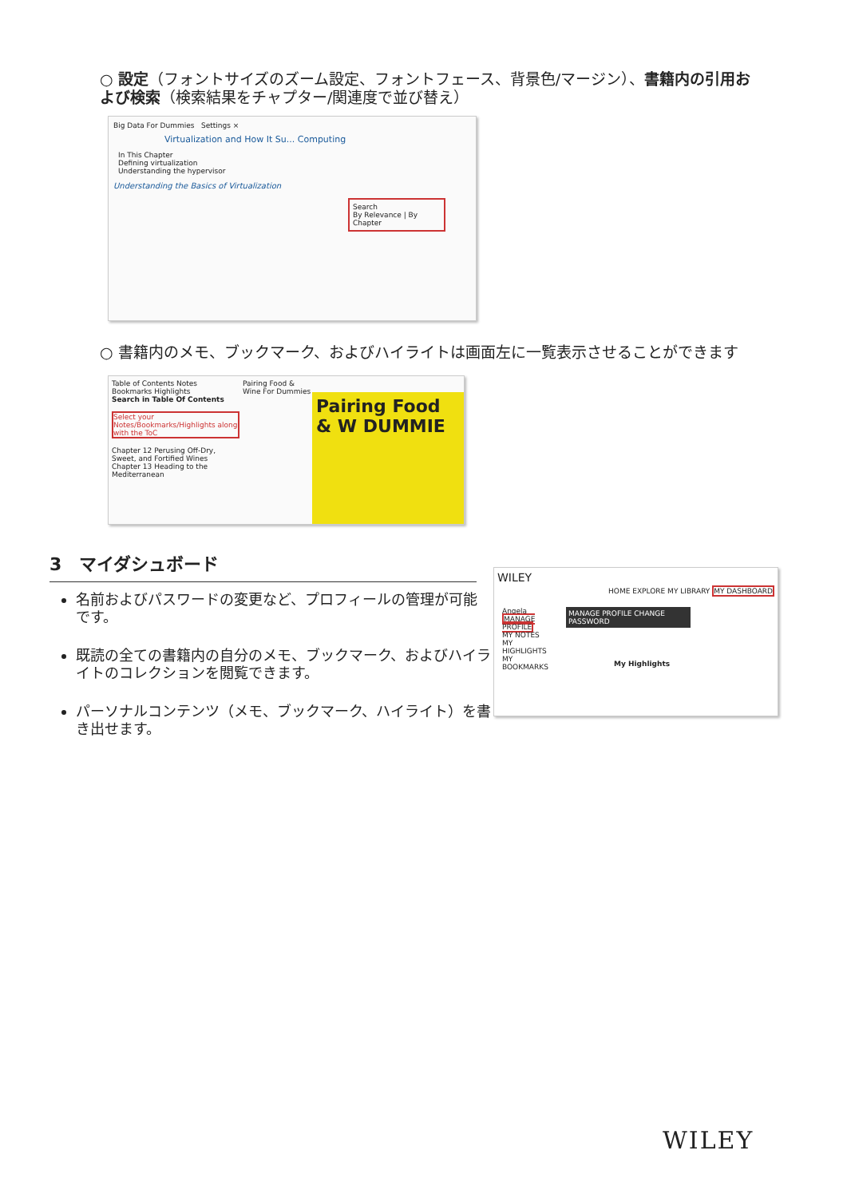○ 設定（フォントサイズのズーム設定、フォントフェース、背景色/マージン）、書籍内の引用および検索（検索結果をチャプター/関連度で並び替え）
Big Data For Dummies Settings ×
Virtualization and How It Su... Computing
In This Chapter
Defining virtualization
Understanding the hypervisor
Understanding the Basics of Virtualization
Search
By Relevance | By Chapter
○ 書籍内のメモ、ブックマーク、およびハイライトは画面左に一覧表示させることができます
Table of Contents Notes Bookmarks Highlights
Search in Table Of Contents
Select your Notes/Bookmarks/Highlights along with the ToC
Chapter 12 Perusing Off-Dry, Sweet, and Fortified Wines
Chapter 13 Heading to the Mediterranean
Pairing Food & W DUMMIE
Pairing Food & Wine For Dummies
3　マイダシュボード
名前およびパスワードの変更など、プロフィールの管理が可能です。
既読の全ての書籍内の自分のメモ、ブックマーク、およびハイライトのコレクションを閲覧できます。
パーソナルコンテンツ（メモ、ブックマーク、ハイライト）を書き出せます。
WILEY
HOME EXPLORE MY LIBRARY MY DASHBOARD
Angela
MANAGE PROFILE
MY NOTES
MY HIGHLIGHTS
MY BOOKMARKS
MANAGE PROFILE CHANGE PASSWORD
My Highlights
WILEY